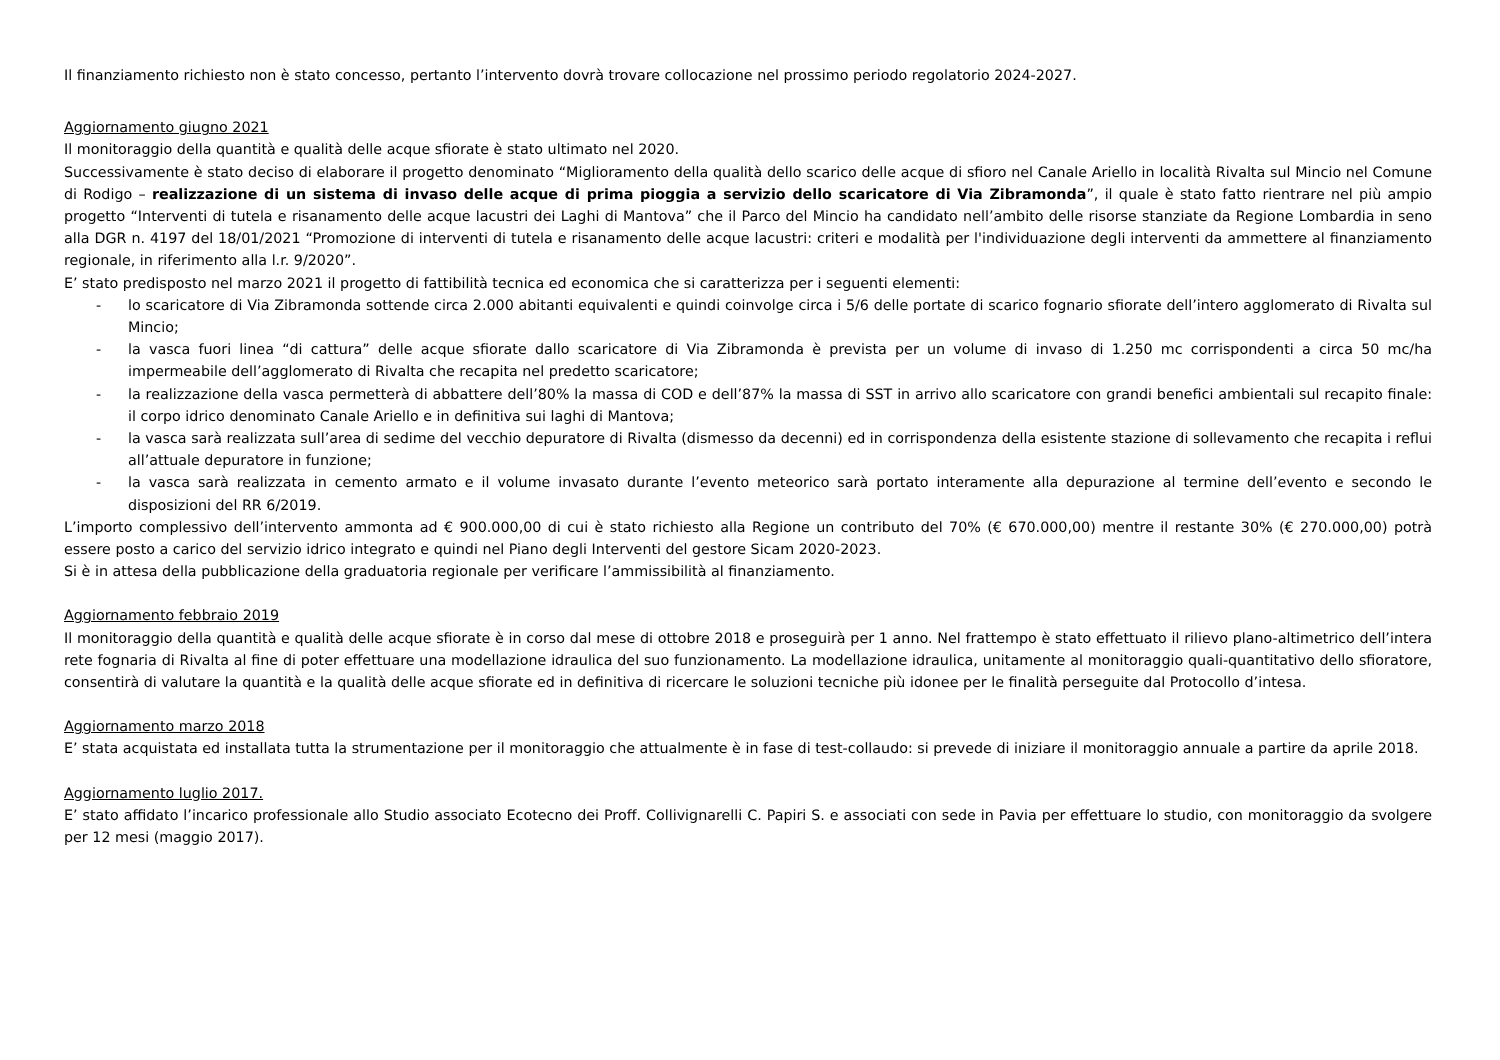Il finanziamento richiesto non è stato concesso, pertanto l’intervento dovrà trovare collocazione nel prossimo periodo regolatorio 2024-2027.
Aggiornamento giugno 2021
Il monitoraggio della quantità e qualità delle acque sfiorate è stato ultimato nel 2020.
Successivamente è stato deciso di elaborare il progetto denominato “Miglioramento della qualità dello scarico delle acque di sfioro nel Canale Ariello in località Rivalta sul Mincio nel Comune di Rodigo – realizzazione di un sistema di invaso delle acque di prima pioggia a servizio dello scaricatore di Via Zibramonda”, il quale è stato fatto rientrare nel più ampio progetto “Interventi di tutela e risanamento delle acque lacustri dei Laghi di Mantova” che il Parco del Mincio ha candidato nell’ambito delle risorse stanziate da Regione Lombardia in seno alla DGR n. 4197 del 18/01/2021 “Promozione di interventi di tutela e risanamento delle acque lacustri: criteri e modalità per l'individuazione degli interventi da ammettere al finanziamento regionale, in riferimento alla l.r. 9/2020”.
E’ stato predisposto nel marzo 2021 il progetto di fattibilità tecnica ed economica che si caratterizza per i seguenti elementi:
- lo scaricatore di Via Zibramonda sottende circa 2.000 abitanti equivalenti e quindi coinvolge circa i 5/6 delle portate di scarico fognario sfiorate dell’intero agglomerato di Rivalta sul Mincio;
- la vasca fuori linea “di cattura” delle acque sfiorate dallo scaricatore di Via Zibramonda è prevista per un volume di invaso di 1.250 mc corrispondenti a circa 50 mc/ha impermeabile dell’agglomerato di Rivalta che recapita nel predetto scaricatore;
- la realizzazione della vasca permetterà di abbattere dell’80% la massa di COD e dell’87% la massa di SST in arrivo allo scaricatore con grandi benefici ambientali sul recapito finale: il corpo idrico denominato Canale Ariello e in definitiva sui laghi di Mantova;
- la vasca sarà realizzata sull’area di sedime del vecchio depuratore di Rivalta (dismesso da decenni) ed in corrispondenza della esistente stazione di sollevamento che recapita i reflui all’attuale depuratore in funzione;
- la vasca sarà realizzata in cemento armato e il volume invasato durante l’evento meteorico sarà portato interamente alla depurazione al termine dell’evento e secondo le disposizioni del RR 6/2019.
L’importo complessivo dell’intervento ammonta ad € 900.000,00 di cui è stato richiesto alla Regione un contributo del 70% (€ 670.000,00) mentre il restante 30% (€ 270.000,00) potrà essere posto a carico del servizio idrico integrato e quindi nel Piano degli Interventi del gestore Sicam 2020-2023.
Si è in attesa della pubblicazione della graduatoria regionale per verificare l’ammissibilità al finanziamento.
Aggiornamento febbraio 2019
Il monitoraggio della quantità e qualità delle acque sfiorate è in corso dal mese di ottobre 2018 e proseguirà per 1 anno. Nel frattempo è stato effettuato il rilievo plano-altimetrico dell’intera rete fognaria di Rivalta al fine di poter effettuare una modellazione idraulica del suo funzionamento. La modellazione idraulica, unitamente al monitoraggio quali-quantitativo dello sfioratore, consentirà di valutare la quantità e la qualità delle acque sfiorate ed in definitiva di ricercare le soluzioni tecniche più idonee per le finalità perseguite dal Protocollo d’intesa.
Aggiornamento marzo 2018
E’ stata acquistata ed installata tutta la strumentazione per il monitoraggio che attualmente è in fase di test-collaudo: si prevede di iniziare il monitoraggio annuale a partire da aprile 2018.
Aggiornamento luglio 2017.
E’ stato affidato l’incarico professionale allo Studio associato Ecotecno dei Proff. Collivignarelli C. Papiri S. e associati con sede in Pavia per effettuare lo studio, con monitoraggio da svolgere per 12 mesi (maggio 2017).